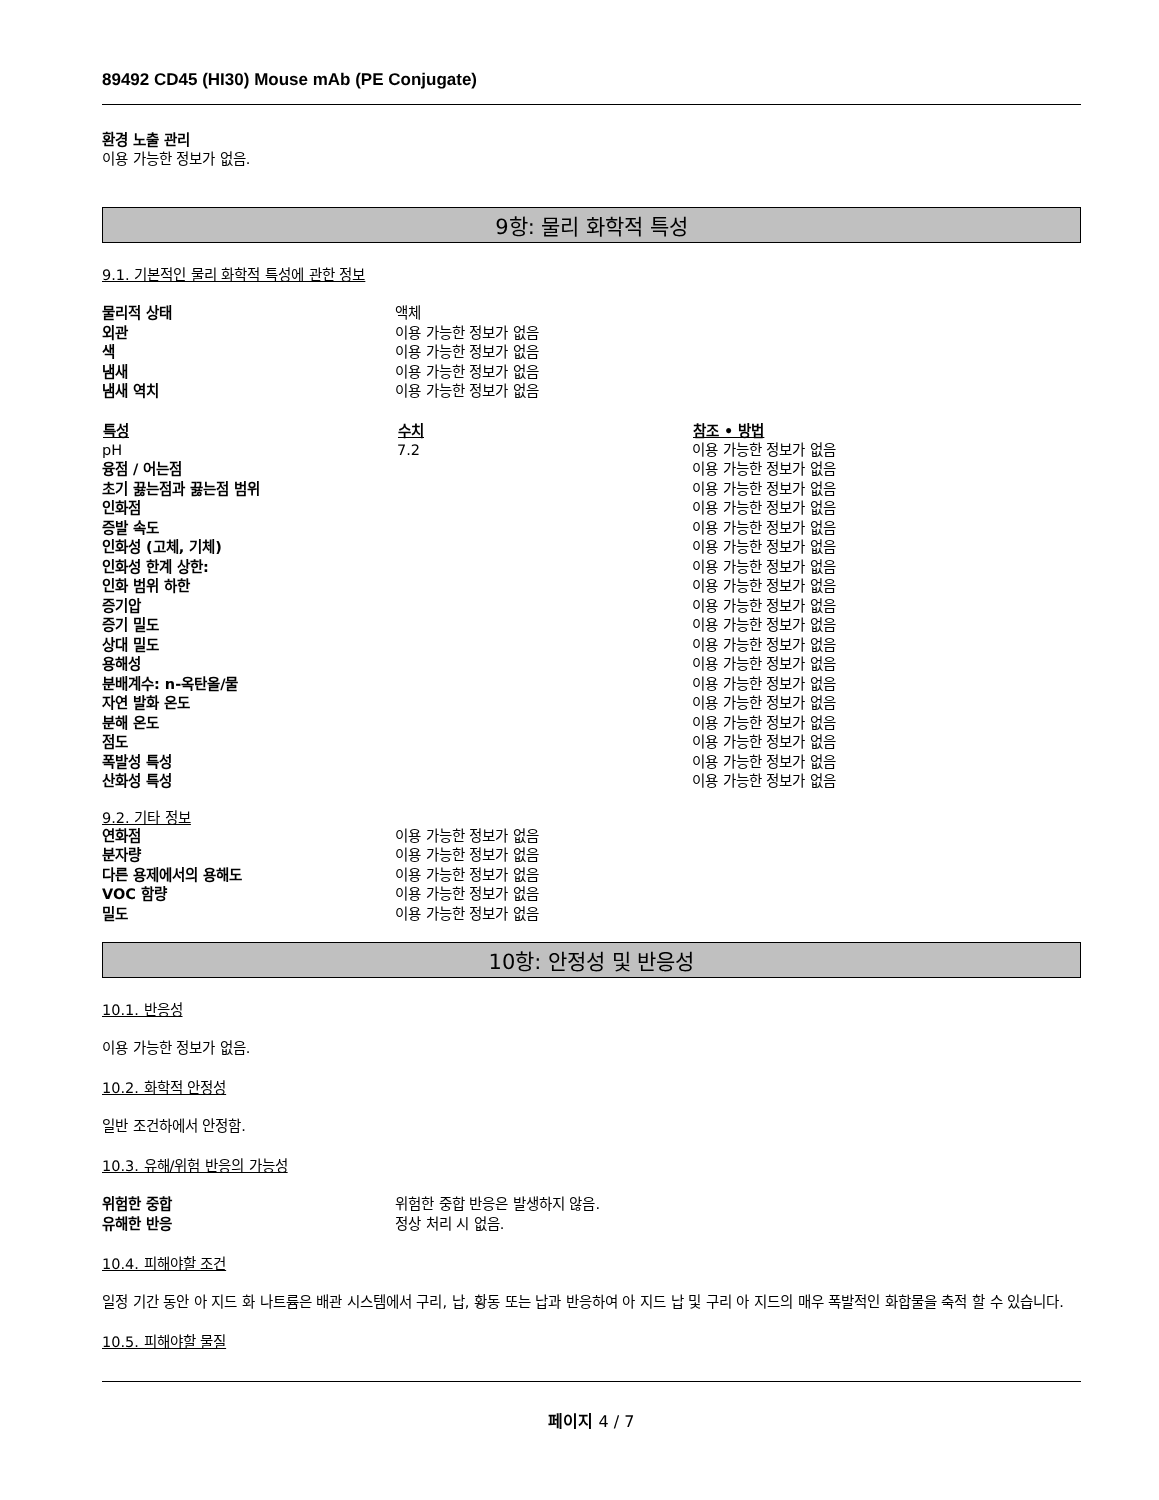89492 CD45 (HI30) Mouse mAb (PE Conjugate)
환경 노출 관리
이용 가능한 정보가 없음.
9항: 물리 화학적 특성
9.1. 기본적인 물리 화학적 특성에 관한 정보
| 물리적 상태 | 액체 |
| 외관 | 이용 가능한 정보가 없음 |
| 색 | 이용 가능한 정보가 없음 |
| 냄새 | 이용 가능한 정보가 없음 |
| 냄새 역치 | 이용 가능한 정보가 없음 |
| 특성 | 수치 | 참조 • 방법 |
| --- | --- | --- |
| pH | 7.2 | 이용 가능한 정보가 없음 |
| 융점 / 어는점 | | 이용 가능한 정보가 없음 |
| 초기 끓는점과 끓는점 범위 | | 이용 가능한 정보가 없음 |
| 인화점 | | 이용 가능한 정보가 없음 |
| 증발 속도 | | 이용 가능한 정보가 없음 |
| 인화성 (고체, 기체) | | 이용 가능한 정보가 없음 |
| 인화성 한계 상한: | | 이용 가능한 정보가 없음 |
| 인화 범위 하한 | | 이용 가능한 정보가 없음 |
| 증기압 | | 이용 가능한 정보가 없음 |
| 증기 밀도 | | 이용 가능한 정보가 없음 |
| 상대 밀도 | | 이용 가능한 정보가 없음 |
| 용해성 | | 이용 가능한 정보가 없음 |
| 분배계수: n-옥탄올/물 | | 이용 가능한 정보가 없음 |
| 자연 발화 온도 | | 이용 가능한 정보가 없음 |
| 분해 온도 | | 이용 가능한 정보가 없음 |
| 점도 | | 이용 가능한 정보가 없음 |
| 폭발성 특성 | | 이용 가능한 정보가 없음 |
| 산화성 특성 | | 이용 가능한 정보가 없음 |
9.2. 기타 정보
| 연화점 | 이용 가능한 정보가 없음 |
| 분자량 | 이용 가능한 정보가 없음 |
| 다른 용제에서의 용해도 | 이용 가능한 정보가 없음 |
| VOC 함량 | 이용 가능한 정보가 없음 |
| 밀도 | 이용 가능한 정보가 없음 |
10항: 안정성 및 반응성
10.1. 반응성
이용 가능한 정보가 없음.
10.2. 화학적 안정성
일반 조건하에서 안정함.
10.3. 유해/위험 반응의 가능성
| 위험한 중합 | 위험한 중합 반응은 발생하지 않음. |
| 유해한 반응 | 정상 처리 시 없음. |
10.4. 피해야할 조건
일정 기간 동안 아 지드 화 나트륨은 배관 시스템에서 구리, 납, 황동 또는 납과 반응하여 아 지드 납 및 구리 아 지드의 매우 폭발적인 화합물을 축적 할 수 있습니다.
10.5. 피해야할 물질
페이지 4 / 7